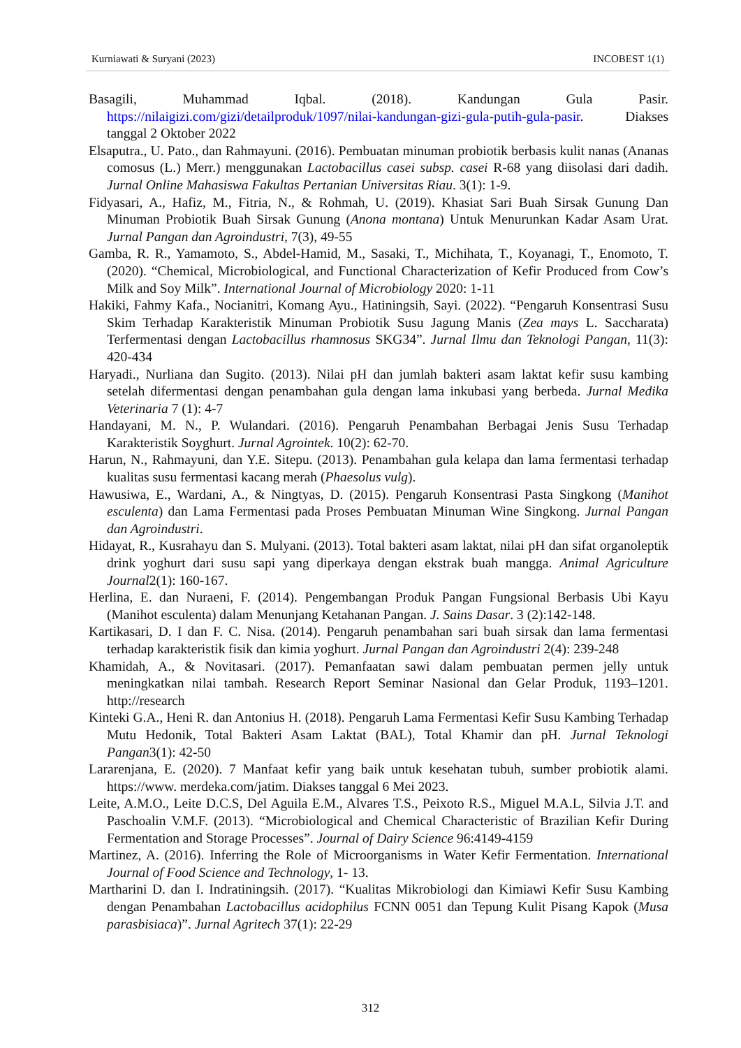Kurniawati & Suryani (2023) INCOBEST 1(1)
Basagili, Muhammad Iqbal. (2018). Kandungan Gula Pasir. https://nilaigizi.com/gizi/detailproduk/1097/nilai-kandungan-gizi-gula-putih-gula-pasir. Diakses tanggal 2 Oktober 2022
Elsaputra., U. Pato., dan Rahmayuni. (2016). Pembuatan minuman probiotik berbasis kulit nanas (Ananas comosus (L.) Merr.) menggunakan Lactobacillus casei subsp. casei R-68 yang diisolasi dari dadih. Jurnal Online Mahasiswa Fakultas Pertanian Universitas Riau. 3(1): 1-9.
Fidyasari, A., Hafiz, M., Fitria, N., & Rohmah, U. (2019). Khasiat Sari Buah Sirsak Gunung Dan Minuman Probiotik Buah Sirsak Gunung (Anona montana) Untuk Menurunkan Kadar Asam Urat. Jurnal Pangan dan Agroindustri, 7(3), 49-55
Gamba, R. R., Yamamoto, S., Abdel-Hamid, M., Sasaki, T., Michihata, T., Koyanagi, T., Enomoto, T. (2020). “Chemical, Microbiological, and Functional Characterization of Kefir Produced from Cow’s Milk and Soy Milk”. International Journal of Microbiology 2020: 1-11
Hakiki, Fahmy Kafa., Nocianitri, Komang Ayu., Hatiningsih, Sayi. (2022). “Pengaruh Konsentrasi Susu Skim Terhadap Karakteristik Minuman Probiotik Susu Jagung Manis (Zea mays L. Saccharata) Terfermentasi dengan Lactobacillus rhamnosus SKG34”. Jurnal Ilmu dan Teknologi Pangan, 11(3): 420-434
Haryadi., Nurliana dan Sugito. (2013). Nilai pH dan jumlah bakteri asam laktat kefir susu kambing setelah difermentasi dengan penambahan gula dengan lama inkubasi yang berbeda. Jurnal Medika Veterinaria 7 (1): 4-7
Handayani, M. N., P. Wulandari. (2016). Pengaruh Penambahan Berbagai Jenis Susu Terhadap Karakteristik Soyghurt. Jurnal Agrointek. 10(2): 62-70.
Harun, N., Rahmayuni, dan Y.E. Sitepu. (2013). Penambahan gula kelapa dan lama fermentasi terhadap kualitas susu fermentasi kacang merah (Phaesolus vulg).
Hawusiwa, E., Wardani, A., & Ningtyas, D. (2015). Pengaruh Konsentrasi Pasta Singkong (Manihot esculenta) dan Lama Fermentasi pada Proses Pembuatan Minuman Wine Singkong. Jurnal Pangan dan Agroindustri.
Hidayat, R., Kusrahayu dan S. Mulyani. (2013). Total bakteri asam laktat, nilai pH dan sifat organoleptik drink yoghurt dari susu sapi yang diperkaya dengan ekstrak buah mangga. Animal Agriculture Journal2(1): 160-167.
Herlina, E. dan Nuraeni, F. (2014). Pengembangan Produk Pangan Fungsional Berbasis Ubi Kayu (Manihot esculenta) dalam Menunjang Ketahanan Pangan. J. Sains Dasar. 3 (2):142-148.
Kartikasari, D. I dan F. C. Nisa. (2014). Pengaruh penambahan sari buah sirsak dan lama fermentasi terhadap karakteristik fisik dan kimia yoghurt. Jurnal Pangan dan Agroindustri 2(4): 239-248
Khamidah, A., & Novitasari. (2017). Pemanfaatan sawi dalam pembuatan permen jelly untuk meningkatkan nilai tambah. Research Report Seminar Nasional dan Gelar Produk, 1193–1201. http://research
Kinteki G.A., Heni R. dan Antonius H. (2018). Pengaruh Lama Fermentasi Kefir Susu Kambing Terhadap Mutu Hedonik, Total Bakteri Asam Laktat (BAL), Total Khamir dan pH. Jurnal Teknologi Pangan3(1): 42-50
Lararenjana, E. (2020). 7 Manfaat kefir yang baik untuk kesehatan tubuh, sumber probiotik alami. https://www. merdeka.com/jatim. Diakses tanggal 6 Mei 2023.
Leite, A.M.O., Leite D.C.S, Del Aguila E.M., Alvares T.S., Peixoto R.S., Miguel M.A.L, Silvia J.T. and Paschoalin V.M.F. (2013). “Microbiological and Chemical Characteristic of Brazilian Kefir During Fermentation and Storage Processes”. Journal of Dairy Science 96:4149-4159
Martinez, A. (2016). Inferring the Role of Microorganisms in Water Kefir Fermentation. International Journal of Food Science and Technology, 1- 13.
Martharini D. dan I. Indratiningsih. (2017). “Kualitas Mikrobiologi dan Kimiawi Kefir Susu Kambing dengan Penambahan Lactobacillus acidophilus FCNN 0051 dan Tepung Kulit Pisang Kapok (Musa parasbisiaca)”. Jurnal Agritech 37(1): 22-29
312